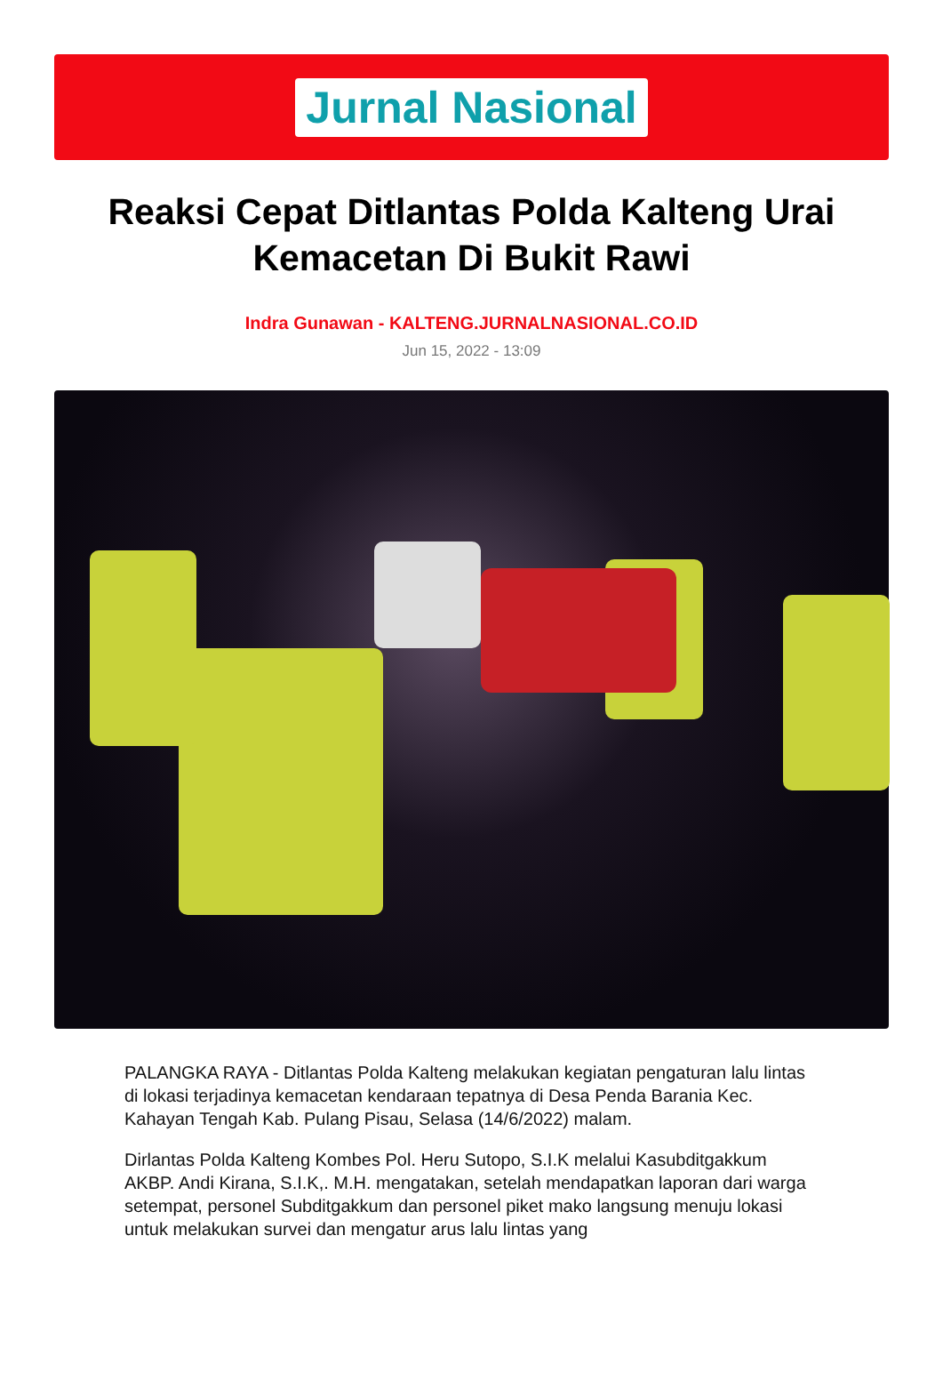Jurnal Nasional
Reaksi Cepat Ditlantas Polda Kalteng Urai Kemacetan Di Bukit Rawi
Indra Gunawan - KALTENG.JURNALNASIONAL.CO.ID
Jun 15, 2022 - 13:09
PALANGKA RAYA - Ditlantas Polda Kalteng melakukan kegiatan pengaturan lalu lintas di lokasi terjadinya kemacetan kendaraan tepatnya di Desa Penda Barania Kec. Kahayan Tengah Kab. Pulang Pisau, Selasa (14/6/2022) malam.
Dirlantas Polda Kalteng Kombes Pol. Heru Sutopo, S.I.K melalui Kasubditgakkum AKBP. Andi Kirana, S.I.K,. M.H. mengatakan, setelah mendapatkan laporan dari warga setempat, personel Subditgakkum dan personel piket mako langsung menuju lokasi untuk melakukan survei dan mengatur arus lalu lintas yang